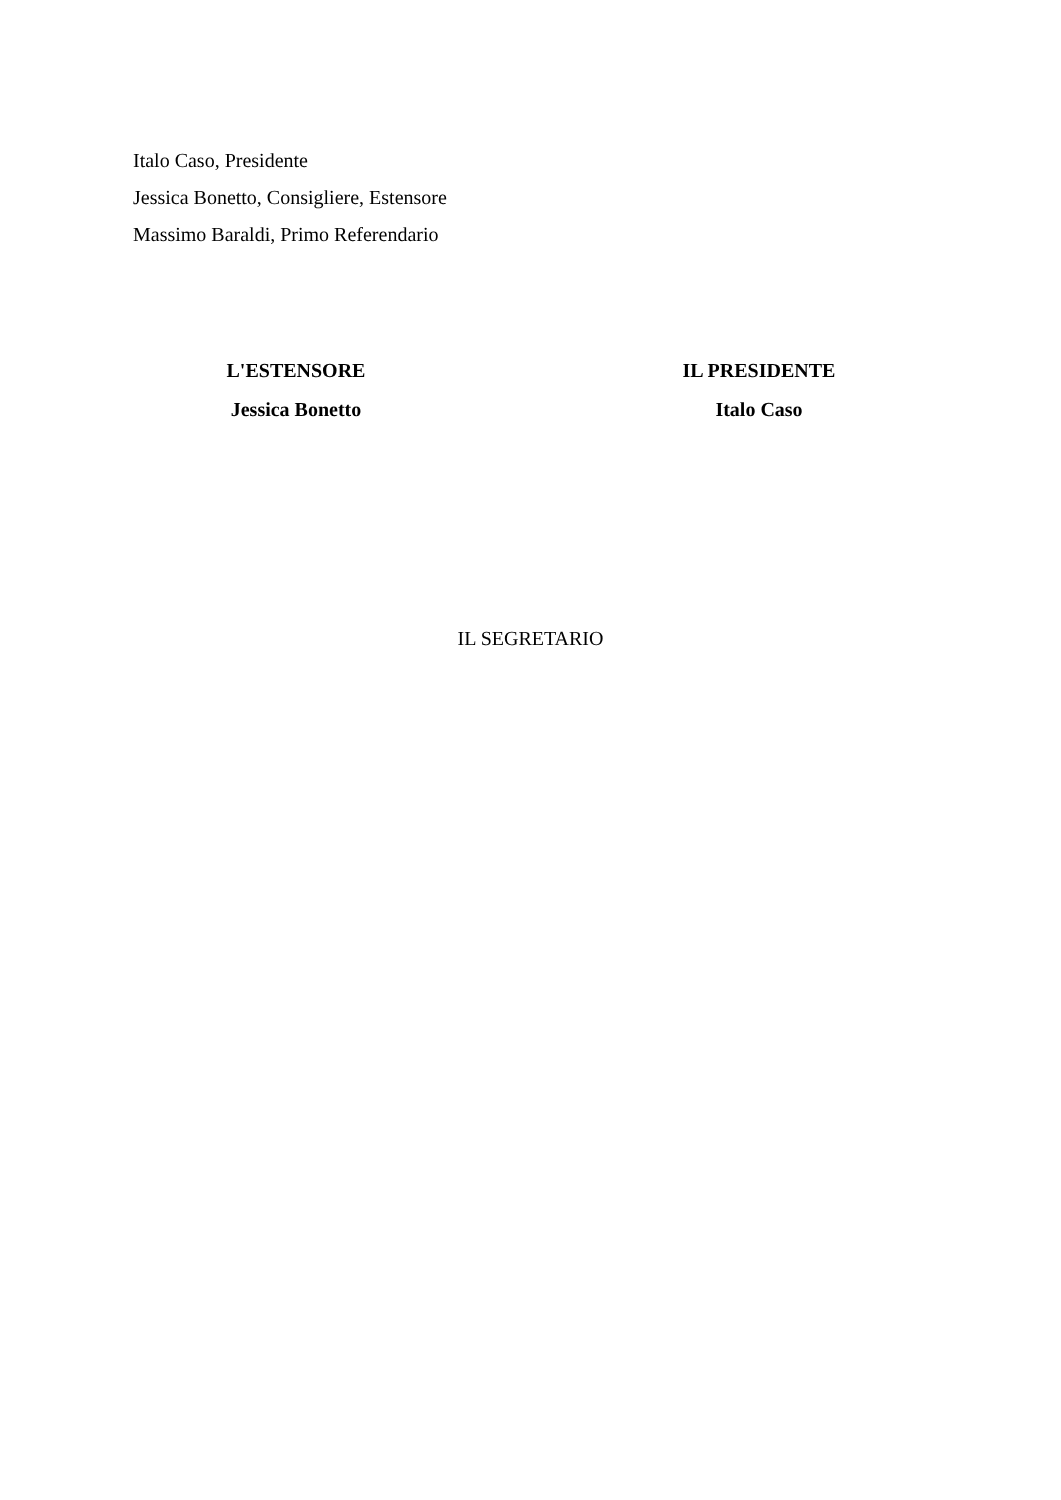Italo Caso, Presidente
Jessica Bonetto, Consigliere, Estensore
Massimo Baraldi, Primo Referendario
L'ESTENSORE
Jessica Bonetto
IL PRESIDENTE
Italo Caso
IL SEGRETARIO